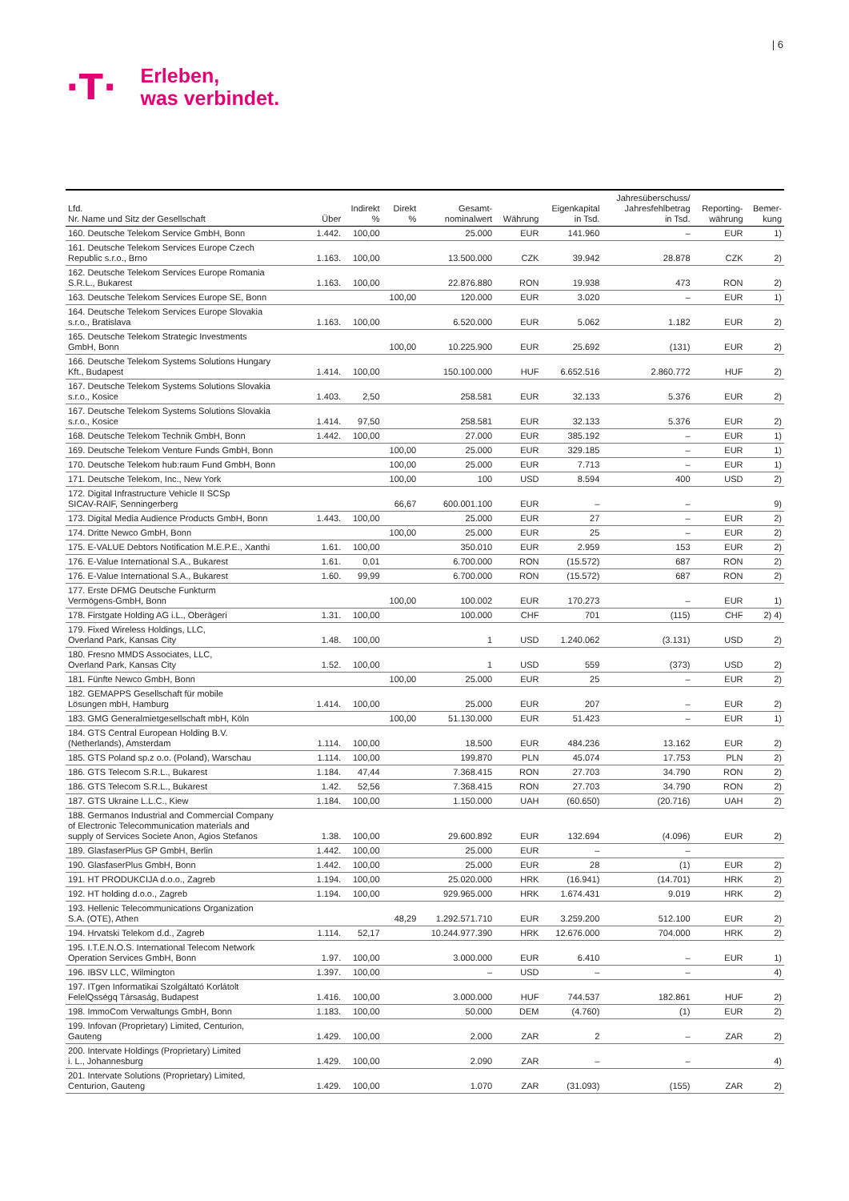| 6
·T·
Erleben,
was verbindet.
| Lfd. Nr. Name und Sitz der Gesellschaft | Über | Indirekt % | Direkt % | Gesamt- nominalwert | Währung | Eigenkapital in Tsd. | Jahresüberschuss/ Jahresfehlbetrag in Tsd. | Reporting- währung | Bemer- kung |
| --- | --- | --- | --- | --- | --- | --- | --- | --- | --- |
| 160. Deutsche Telekom Service GmbH, Bonn | 1.442. | 100,00 | | 25.000 | EUR | 141.960 | – | EUR | 1) |
| 161. Deutsche Telekom Services Europe Czech Republic s.r.o., Brno | 1.163. | 100,00 | | 13.500.000 | CZK | 39.942 | 28.878 | CZK | 2) |
| 162. Deutsche Telekom Services Europe Romania S.R.L., Bukarest | 1.163. | 100,00 | | 22.876.880 | RON | 19.938 | 473 | RON | 2) |
| 163. Deutsche Telekom Services Europe SE, Bonn | | | 100,00 | 120.000 | EUR | 3.020 | – | EUR | 1) |
| 164. Deutsche Telekom Services Europe Slovakia s.r.o., Bratislava | 1.163. | 100,00 | | 6.520.000 | EUR | 5.062 | 1.182 | EUR | 2) |
| 165. Deutsche Telekom Strategic Investments GmbH, Bonn | | | 100,00 | 10.225.900 | EUR | 25.692 | (131) | EUR | 2) |
| 166. Deutsche Telekom Systems Solutions Hungary Kft., Budapest | 1.414. | 100,00 | | 150.100.000 | HUF | 6.652.516 | 2.860.772 | HUF | 2) |
| 167. Deutsche Telekom Systems Solutions Slovakia s.r.o., Kosice | 1.403. | 2,50 | | 258.581 | EUR | 32.133 | 5.376 | EUR | 2) |
| 167. Deutsche Telekom Systems Solutions Slovakia s.r.o., Kosice | 1.414. | 97,50 | | 258.581 | EUR | 32.133 | 5.376 | EUR | 2) |
| 168. Deutsche Telekom Technik GmbH, Bonn | 1.442. | 100,00 | | 27.000 | EUR | 385.192 | – | EUR | 1) |
| 169. Deutsche Telekom Venture Funds GmbH, Bonn | | | 100,00 | 25.000 | EUR | 329.185 | – | EUR | 1) |
| 170. Deutsche Telekom hub:raum Fund GmbH, Bonn | | | 100,00 | 25.000 | EUR | 7.713 | – | EUR | 1) |
| 171. Deutsche Telekom, Inc., New York | | | 100,00 | 100 | USD | 8.594 | 400 | USD | 2) |
| 172. Digital Infrastructure Vehicle II SCSp SICAV-RAIF, Senningerberg | | | 66,67 | 600.001.100 | EUR | – | – | | 9) |
| 173. Digital Media Audience Products GmbH, Bonn | 1.443. | 100,00 | | 25.000 | EUR | 27 | – | EUR | 2) |
| 174. Dritte Newco GmbH, Bonn | | | 100,00 | 25.000 | EUR | 25 | – | EUR | 2) |
| 175. E-VALUE Debtors Notification M.E.P.E., Xanthi | 1.61. | 100,00 | | 350.010 | EUR | 2.959 | 153 | EUR | 2) |
| 176. E-Value International S.A., Bukarest | 1.61. | 0,01 | | 6.700.000 | RON | (15.572) | 687 | RON | 2) |
| 176. E-Value International S.A., Bukarest | 1.60. | 99,99 | | 6.700.000 | RON | (15.572) | 687 | RON | 2) |
| 177. Erste DFMG Deutsche Funkturm Vermögens-GmbH, Bonn | | | 100,00 | 100.002 | EUR | 170.273 | – | EUR | 1) |
| 178. Firstgate Holding AG i.L., Oberägeri | 1.31. | 100,00 | | 100.000 | CHF | 701 | (115) | CHF | 2) 4) |
| 179. Fixed Wireless Holdings, LLC, Overland Park, Kansas City | 1.48. | 100,00 | | 1 | USD | 1.240.062 | (3.131) | USD | 2) |
| 180. Fresno MMDS Associates, LLC, Overland Park, Kansas City | 1.52. | 100,00 | | 1 | USD | 559 | (373) | USD | 2) |
| 181. Fünfte Newco GmbH, Bonn | | | 100,00 | 25.000 | EUR | 25 | – | EUR | 2) |
| 182. GEMAPPS Gesellschaft für mobile Lösungen mbH, Hamburg | 1.414. | 100,00 | | 25.000 | EUR | 207 | – | EUR | 2) |
| 183. GMG Generalmietgesellschaft mbH, Köln | | | 100,00 | 51.130.000 | EUR | 51.423 | – | EUR | 1) |
| 184. GTS Central European Holding B.V. (Netherlands), Amsterdam | 1.114. | 100,00 | | 18.500 | EUR | 484.236 | 13.162 | EUR | 2) |
| 185. GTS Poland sp.z o.o. (Poland), Warschau | 1.114. | 100,00 | | 199.870 | PLN | 45.074 | 17.753 | PLN | 2) |
| 186. GTS Telecom S.R.L., Bukarest | 1.184. | 47,44 | | 7.368.415 | RON | 27.703 | 34.790 | RON | 2) |
| 186. GTS Telecom S.R.L., Bukarest | 1.42. | 52,56 | | 7.368.415 | RON | 27.703 | 34.790 | RON | 2) |
| 187. GTS Ukraine L.L.C., Kiew | 1.184. | 100,00 | | 1.150.000 | UAH | (60.650) | (20.716) | UAH | 2) |
| 188. Germanos Industrial and Commercial Company of Electronic Telecommunication materials and supply of Services Societe Anon, Agios Stefanos | 1.38. | 100,00 | | 29.600.892 | EUR | 132.694 | (4.096) | EUR | 2) |
| 189. GlasfaserPlus GP GmbH, Berlin | 1.442. | 100,00 | | 25.000 | EUR | – | – | | |
| 190. GlasfaserPlus GmbH, Bonn | 1.442. | 100,00 | | 25.000 | EUR | 28 | (1) | EUR | 2) |
| 191. HT PRODUKCIJA d.o.o., Zagreb | 1.194. | 100,00 | | 25.020.000 | HRK | (16.941) | (14.701) | HRK | 2) |
| 192. HT holding d.o.o., Zagreb | 1.194. | 100,00 | | 929.965.000 | HRK | 1.674.431 | 9.019 | HRK | 2) |
| 193. Hellenic Telecommunications Organization S.A. (OTE), Athen | | | 48,29 | 1.292.571.710 | EUR | 3.259.200 | 512.100 | EUR | 2) |
| 194. Hrvatski Telekom d.d., Zagreb | 1.114. | 52,17 | | 10.244.977.390 | HRK | 12.676.000 | 704.000 | HRK | 2) |
| 195. I.T.E.N.O.S. International Telecom Network Operation Services GmbH, Bonn | 1.97. | 100,00 | | 3.000.000 | EUR | 6.410 | – | EUR | 1) |
| 196. IBSV LLC, Wilmington | 1.397. | 100,00 | | – | USD | – | – | | 4) |
| 197. ITgen Informatikai Szolgáltató Korlátolt FelelQsségq Társaság, Budapest | 1.416. | 100,00 | | 3.000.000 | HUF | 744.537 | 182.861 | HUF | 2) |
| 198. ImmoCom Verwaltungs GmbH, Bonn | 1.183. | 100,00 | | 50.000 | DEM | (4.760) | (1) | EUR | 2) |
| 199. Infovan (Proprietary) Limited, Centurion, Gauteng | 1.429. | 100,00 | | 2.000 | ZAR | 2 | – | ZAR | 2) |
| 200. Intervate Holdings (Proprietary) Limited i. L., Johannesburg | 1.429. | 100,00 | | 2.090 | ZAR | – | – | | 4) |
| 201. Intervate Solutions (Proprietary) Limited, Centurion, Gauteng | 1.429. | 100,00 | | 1.070 | ZAR | (31.093) | (155) | ZAR | 2) |